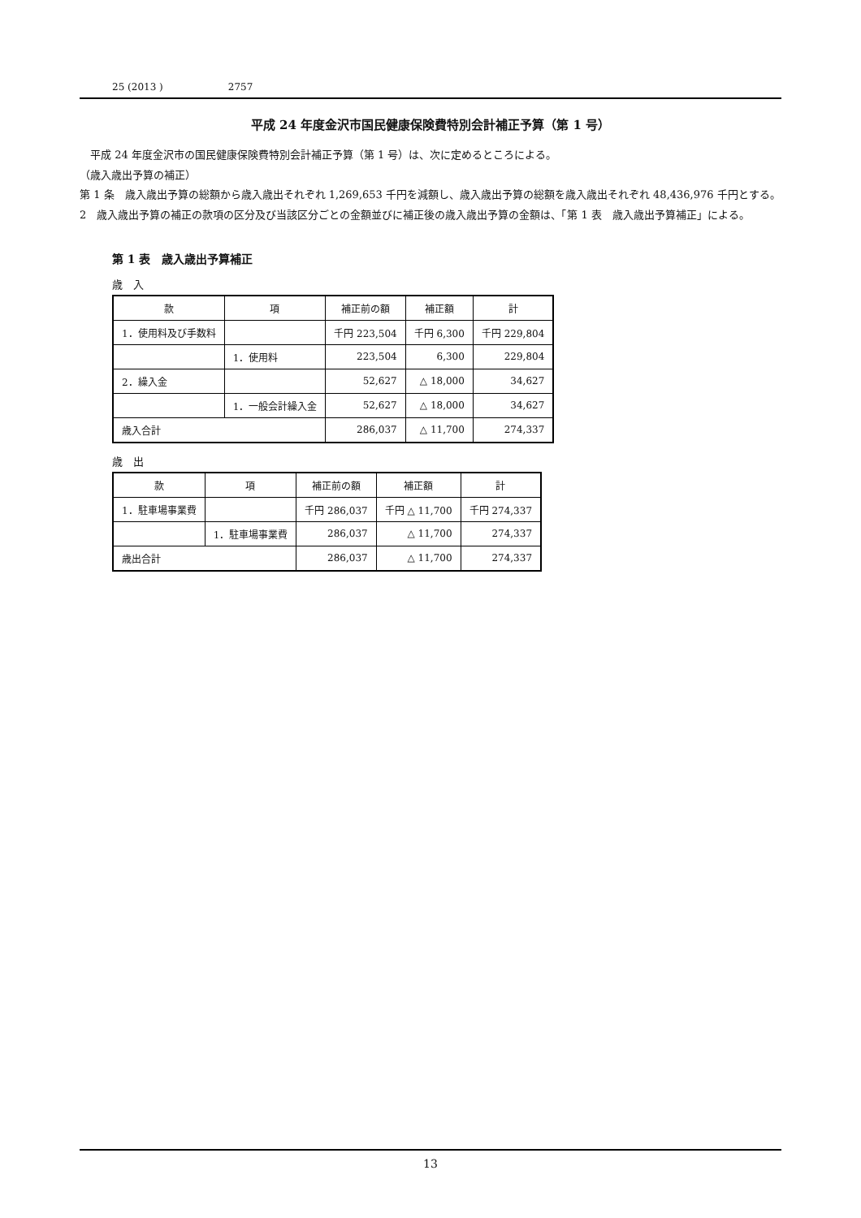25 (2013 ) 2757
平成 24 年度金沢市国民健康保険費特別会計補正予算（第 1 号）
平成 24 年度金沢市の国民健康保険費特別会計補正予算（第 1 号）は、次に定めるところによる。
（歳入歳出予算の補正）
第 1 条　歳入歳出予算の総額から歳入歳出それぞれ 1,269,653 千円を減額し、歳入歳出予算の総額を歳入歳出それぞれ 48,436,976 千円とする。
2　歳入歳出予算の補正の款項の区分及び当該区分ごとの金額並びに補正後の歳入歳出予算の金額は、「第 1 表　歳入歳出予算補正」による。
第 1 表　歳入歳出予算補正
歳　入
| 款 | 項 | 補正前の額 | 補正額 | 計 |
| --- | --- | --- | --- | --- |
| 1．使用料及び手数料 | | 千円 223,504 | 千円 6,300 | 千円 229,804 |
| | 1．使用料 | 223,504 | 6,300 | 229,804 |
| 2．繰入金 | | 52,627 | △ 18,000 | 34,627 |
| | 1．一般会計繰入金 | 52,627 | △ 18,000 | 34,627 |
| 歳入合計 | | 286,037 | △ 11,700 | 274,337 |
歳　出
| 款 | 項 | 補正前の額 | 補正額 | 計 |
| --- | --- | --- | --- | --- |
| 1．駐車場事業費 | | 千円 286,037 | 千円 △ 11,700 | 千円 274,337 |
| | 1．駐車場事業費 | 286,037 | △ 11,700 | 274,337 |
| 歳出合計 | | 286,037 | △ 11,700 | 274,337 |
13